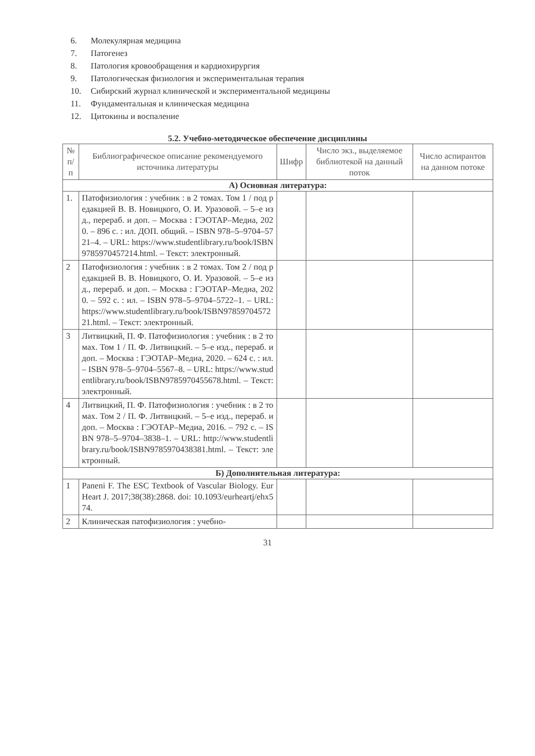6. Молекулярная медицина
7. Патогенез
8. Патология кровообращения и кардиохирургия
9. Патологическая физиология и экспериментальная терапия
10. Сибирский журнал клинической и экспериментальной медицины
11. Фундаментальная и клиническая медицина
12. Цитокины и воспаление
5.2. Учебно-методическое обеспечение дисциплины
| № п/п | Библиографическое описание рекомендуемого источника литературы | Шифр | Число экз., выделяемое библиотекой на данный поток | Число аспирантов на данном потоке |
| --- | --- | --- | --- | --- |
| А) Основная литература: | | | | |
| 1. | Патофизиология : учебник : в 2 томах. Том 1 / под редакцией В. В. Новицкого, О. И. Уразовой. – 5–е изд., перераб. и доп. – Москва : ГЭОТАР–Медиа, 2020. – 896 с. : ил. ДОП. общий. – ISBN 978–5–9704–5721–4. – URL: https://www.studentlibrary.ru/book/ISBN9785970457214.html. – Текст: электронный. | | | |
| 2 | Патофизиология : учебник : в 2 томах. Том 2 / под редакцией В. В. Новицкого, О. И. Уразовой. – 5–е изд., перераб. и доп. – Москва : ГЭОТАР–Медиа, 2020. – 592 с. : ил. – ISBN 978–5–9704–5722–1. – URL: https://www.studentlibrary.ru/book/ISBN9785970457221.html. – Текст: электронный. | | | |
| 3 | Литвицкий, П. Ф. Патофизиология : учебник : в 2 томах. Том 1 / П. Ф. Литвицкий. – 5–е изд., перераб. и доп. – Москва : ГЭОТАР–Медиа, 2020. – 624 с. : ил. – ISBN 978–5–9704–5567–8. – URL: https://www.studentlibrary.ru/book/ISBN9785970455678.html. – Текст: электронный. | | | |
| 4 | Литвицкий, П. Ф. Патофизиология : учебник : в 2 томах. Том 2 / П. Ф. Литвицкий. – 5–е изд., перераб. и доп. – Москва : ГЭОТАР–Медиа, 2016. – 792 с. – ISBN 978–5–9704–3838–1. – URL: http://www.studentlibrary.ru/book/ISBN9785970438381.html. – Текст: электронный. | | | |
| Б) Дополнительная литература: | | | | |
| 1 | Paneni F. The ESC Textbook of Vascular Biology. Eur Heart J. 2017;38(38):2868. doi: 10.1093/eurheartj/ehx574. | | | |
| 2 | Клиническая патофизиология : учебно- | | | |
31